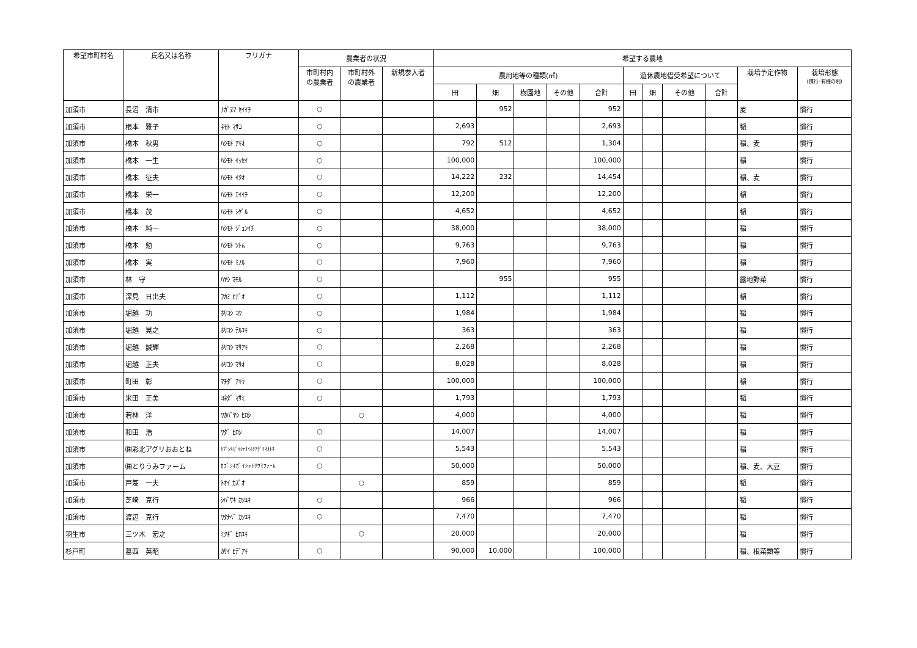| 希望市町村名 | 氏名又は名称 | フリガナ | 農業者の状況 | | | 希望する農地 | | | | | | | | | | |
| --- | --- | --- | --- | --- | --- | --- | --- | --- | --- | --- | --- | --- | --- | --- | --- | --- |
| | | | 市町村内 の農業者 | 市町村外 の農業者 | 新規参入者 | 農用地等の種類(㎡) | | | | | 遊休農地借受希望について | | | | 栽培予定作物 | 栽培形態 (慣行･有機の別) |
| | | | | | | 田 | 畑 | 樹園地 | その他 | 合計 | 田 | 畑 | その他 | 合計 | | |
| 加須市 | 長沼 清市 | ﾅｶﾞﾇﾏ ｾｲｲﾁ | ○ | | | | 952 | | | 952 | | | | | 麦 | 慣行 |
| 加須市 | 根本 雅子 | ﾈﾓﾄ ﾏｻｺ | ○ | | | 2,693 | | | | 2,693 | | | | | 稲 | 慣行 |
| 加須市 | 橋本 秋男 | ﾊｼﾓﾄ ｱｷｵ | ○ | | | 792 | 512 | | | 1,304 | | | | | 稲、麦 | 慣行 |
| 加須市 | 橋本 一生 | ﾊｼﾓﾄ ｲｯｾｲ | ○ | | | 100,000 | | | | 100,000 | | | | | 稲 | 慣行 |
| 加須市 | 橋本 征夫 | ﾊｼﾓﾄ ｲｸｵ | ○ | | | 14,222 | 232 | | | 14,454 | | | | | 稲、麦 | 慣行 |
| 加須市 | 橋本 栄一 | ﾊｼﾓﾄ ｴｲｲﾁ | ○ | | | 12,200 | | | | 12,200 | | | | | 稲 | 慣行 |
| 加須市 | 橋本 茂 | ﾊｼﾓﾄ ｼｹﾞﾙ | ○ | | | 4,652 | | | | 4,652 | | | | | 稲 | 慣行 |
| 加須市 | 橋本 純一 | ﾊｼﾓﾄ ｼﾞｭﾝｲﾁ | ○ | | | 38,000 | | | | 38,000 | | | | | 稲 | 慣行 |
| 加須市 | 橋本 勉 | ﾊｼﾓﾄ ﾂﾄﾑ | ○ | | | 9,763 | | | | 9,763 | | | | | 稲 | 慣行 |
| 加須市 | 橋本 実 | ﾊｼﾓﾄ ﾐﾉﾙ | ○ | | | 7,960 | | | | 7,960 | | | | | 稲 | 慣行 |
| 加須市 | 林 守 | ﾊﾔｼ ﾏﾓﾙ | ○ | | | | 955 | | | 955 | | | | | 露地野菜 | 慣行 |
| 加須市 | 深見 日出夫 | ﾌｶﾐ ﾋﾃﾞｵ | ○ | | | 1,112 | | | | 1,112 | | | | | 稲 | 慣行 |
| 加須市 | 堀越 功 | ﾎﾘｺｼ ｺｳ | ○ | | | 1,984 | | | | 1,984 | | | | | 稲 | 慣行 |
| 加須市 | 堀越 晃之 | ﾎﾘｺｼ ﾃﾙﾕｷ | ○ | | | 363 | | | | 363 | | | | | 稲 | 慣行 |
| 加須市 | 堀越 誠輝 | ﾎﾘｺｼ ﾏｻｱｷ | ○ | | | 2,268 | | | | 2,268 | | | | | 稲 | 慣行 |
| 加須市 | 堀越 正夫 | ﾎﾘｺｼ ﾏｻｵ | ○ | | | 8,028 | | | | 8,028 | | | | | 稲 | 慣行 |
| 加須市 | 町田 彰 | ﾏﾁﾀﾞ ｱｷﾗ | ○ | | | 100,000 | | | | 100,000 | | | | | 稲 | 慣行 |
| 加須市 | 米田 正美 | ﾖﾈﾀﾞ ﾏｻﾐ | ○ | | | 1,793 | | | | 1,793 | | | | | 稲 | 慣行 |
| 加須市 | 若林 洋 | ﾜｶﾊﾞﾔｼ ﾋﾛｼ | | ○ | | 4,000 | | | | 4,000 | | | | | 稲 | 慣行 |
| 加須市 | 和田 浩 | ﾜﾀﾞ ﾋﾛｼ | ○ | | | 14,007 | | | | 14,007 | | | | | 稲 | 慣行 |
| 加須市 | ㈱彩北アグリおおとね | ｶﾌﾞｼｷｶﾞｲｼｬｻｲﾎｸｱｸﾞﾘｵｵﾄﾈ | ○ | | | 5,543 | | | | 5,543 | | | | | 稲 | 慣行 |
| 加須市 | ㈱とりうみファーム | ｶﾌﾞｼｷｶﾞｲｼｬﾄﾘｳﾐﾌｧｰﾑ | ○ | | | 50,000 | | | | 50,000 | | | | | 稲、麦、大豆 | 慣行 |
| 加須市 | 戸笈 一夫 | ﾄｵｲ ｶｽﾞｵ | | ○ | | 859 | | | | 859 | | | | | 稲 | 慣行 |
| 加須市 | 芝崎 克行 | ｼﾊﾞｻｷ ｶﾂﾕｷ | ○ | | | 966 | | | | 966 | | | | | 稲 | 慣行 |
| 加須市 | 渡辺 克行 | ﾜﾀﾅﾍﾞ ｶﾂﾕｷ | ○ | | | 7,470 | | | | 7,470 | | | | | 稲 | 慣行 |
| 羽生市 | 三ツ木 宏之 | ﾐﾂｷﾞ ﾋﾛﾕｷ | | ○ | | 20,000 | | | | 20,000 | | | | | 稲 | 慣行 |
| 杉戸町 | 葛西 英昭 | ｶｻｲ ﾋﾃﾞｱｷ | ○ | | | 90,000 | 10,000 | | | 100,000 | | | | | 稲、根菜類等 | 慣行 |